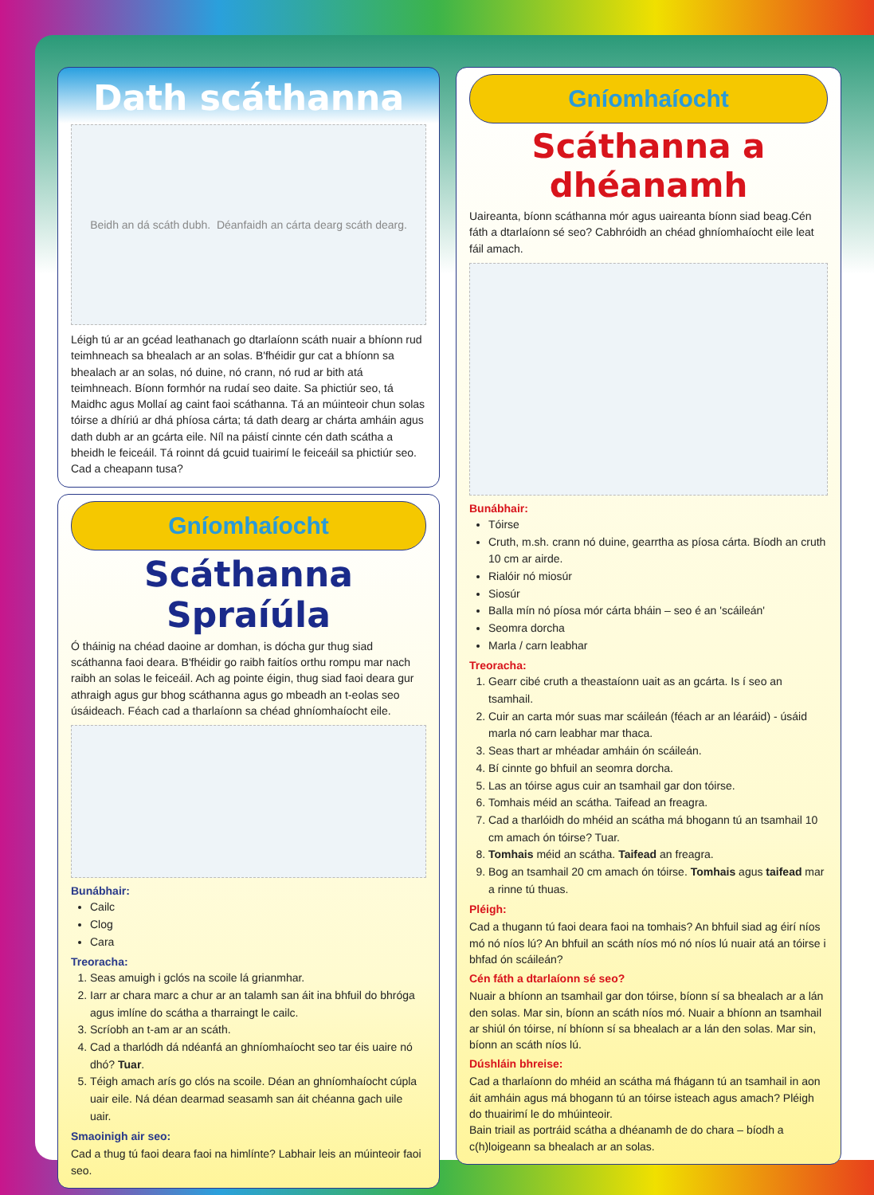Dath scáthanna
Beidh an dá scáth dubh. Déanfaidh an cárta dearg scáth dearg.
Léigh tú ar an gcéad leathanach go dtarlaíonn scáth nuair a bhíonn rud teimhneach sa bhealach ar an solas. B'fhéidir gur cat a bhíonn sa bhealach ar an solas, nó duine, nó crann, nó rud ar bith atá teimhneach. Bíonn formhór na rudaí seo daite. Sa phictiúr seo, tá Maidhc agus Mollaí ag caint faoi scáthanna. Tá an múinteoir chun solas tóirse a dhíriú ar dhá phíosa cárta; tá dath dearg ar chárta amháin agus dath dubh ar an gcárta eile. Níl na páistí cinnte cén dath scátha a bheidh le feiceáil. Tá roinnt dá gcuid tuairimí le feiceáil sa phictiúr seo. Cad a cheapann tusa?
Gníomhaíocht
Scáthanna Spraíúla
Ó tháinig na chéad daoine ar domhan, is dócha gur thug siad scáthanna faoi deara. B'fhéidir go raibh faitíos orthu rompu mar nach raibh an solas le feiceáil. Ach ag pointe éigin, thug siad faoi deara gur athraigh agus gur bhog scáthanna agus go mbeadh an t-eolas seo úsáideach. Féach cad a tharlaíonn sa chéad ghníomhaíocht eile.
Bunábhair:
Cailc
Clog
Cara
Treoracha:
1. Seas amuigh i gclós na scoile lá grianmhar.
2. Iarr ar chara marc a chur ar an talamh san áit ina bhfuil do bhróga agus imlíne do scátha a tharraingt le cailc.
3. Scríobh an t-am ar an scáth.
4. Cad a tharlódh dá ndéanfá an ghníomhaíocht seo tar éis uaire nó dhó? Tuar.
5. Téigh amach arís go clós na scoile. Déan an ghníomhaíocht cúpla uair eile. Ná déan dearmad seasamh san áit chéanna gach uile uair.
Smaoinigh air seo:
Cad a thug tú faoi deara faoi na himlínte? Labhair leis an múinteoir faoi seo.
Gníomhaíocht
Scáthanna a dhéanamh
Uaireanta, bíonn scáthanna mór agus uaireanta bíonn siad beag.Cén fáth a dtarlaíonn sé seo? Cabhróidh an chéad ghníomhaíocht eile leat fáil amach.
Bunábhair:
Tóirse
Cruth, m.sh. crann nó duine, gearrtha as píosa cárta. Bíodh an cruth 10 cm ar airde.
Rialóir nó miosúr
Siosúr
Balla mín nó píosa mór cárta bháin – seo é an 'scáileán'
Seomra dorcha
Marla / carn leabhar
Treoracha:
1. Gearr cibé cruth a theastaíonn uait as an gcárta. Is í seo an tsamhail.
2. Cuir an carta mór suas mar scáileán (féach ar an léaráid) - úsáid marla nó carn leabhar mar thaca.
3. Seas thart ar mhéadar amháin ón scáileán.
4. Bí cinnte go bhfuil an seomra dorcha.
5. Las an tóirse agus cuir an tsamhail gar don tóirse.
6. Tomhais méid an scátha. Taifead an freagra.
7. Cad a tharlóidh do mhéid an scátha má bhogann tú an tsamhail 10 cm amach ón tóirse? Tuar.
8. Tomhais méid an scátha. Taifead an freagra.
9. Bog an tsamhail 20 cm amach ón tóirse. Tomhais agus taifead mar a rinne tú thuas.
Pléigh:
Cad a thugann tú faoi deara faoi na tomhais? An bhfuil siad ag éirí níos mó nó níos lú? An bhfuil an scáth níos mó nó níos lú nuair atá an tóirse i bhfad ón scáileán?
Cén fáth a dtarlaíonn sé seo?
Nuair a bhíonn an tsamhail gar don tóirse, bíonn sí sa bhealach ar a lán den solas. Mar sin, bíonn an scáth níos mó. Nuair a bhíonn an tsamhail ar shiúl ón tóirse, ní bhíonn sí sa bhealach ar a lán den solas. Mar sin, bíonn an scáth níos lú.
Dúshláin bhreise:
Cad a tharlaíonn do mhéid an scátha má fhágann tú an tsamhail in aon áit amháin agus má bhogann tú an tóirse isteach agus amach? Pléigh do thuairimí le do mhúinteoir.
Bain triail as portráid scátha a dhéanamh de do chara – bíodh a c(h)loigeann sa bhealach ar an solas.